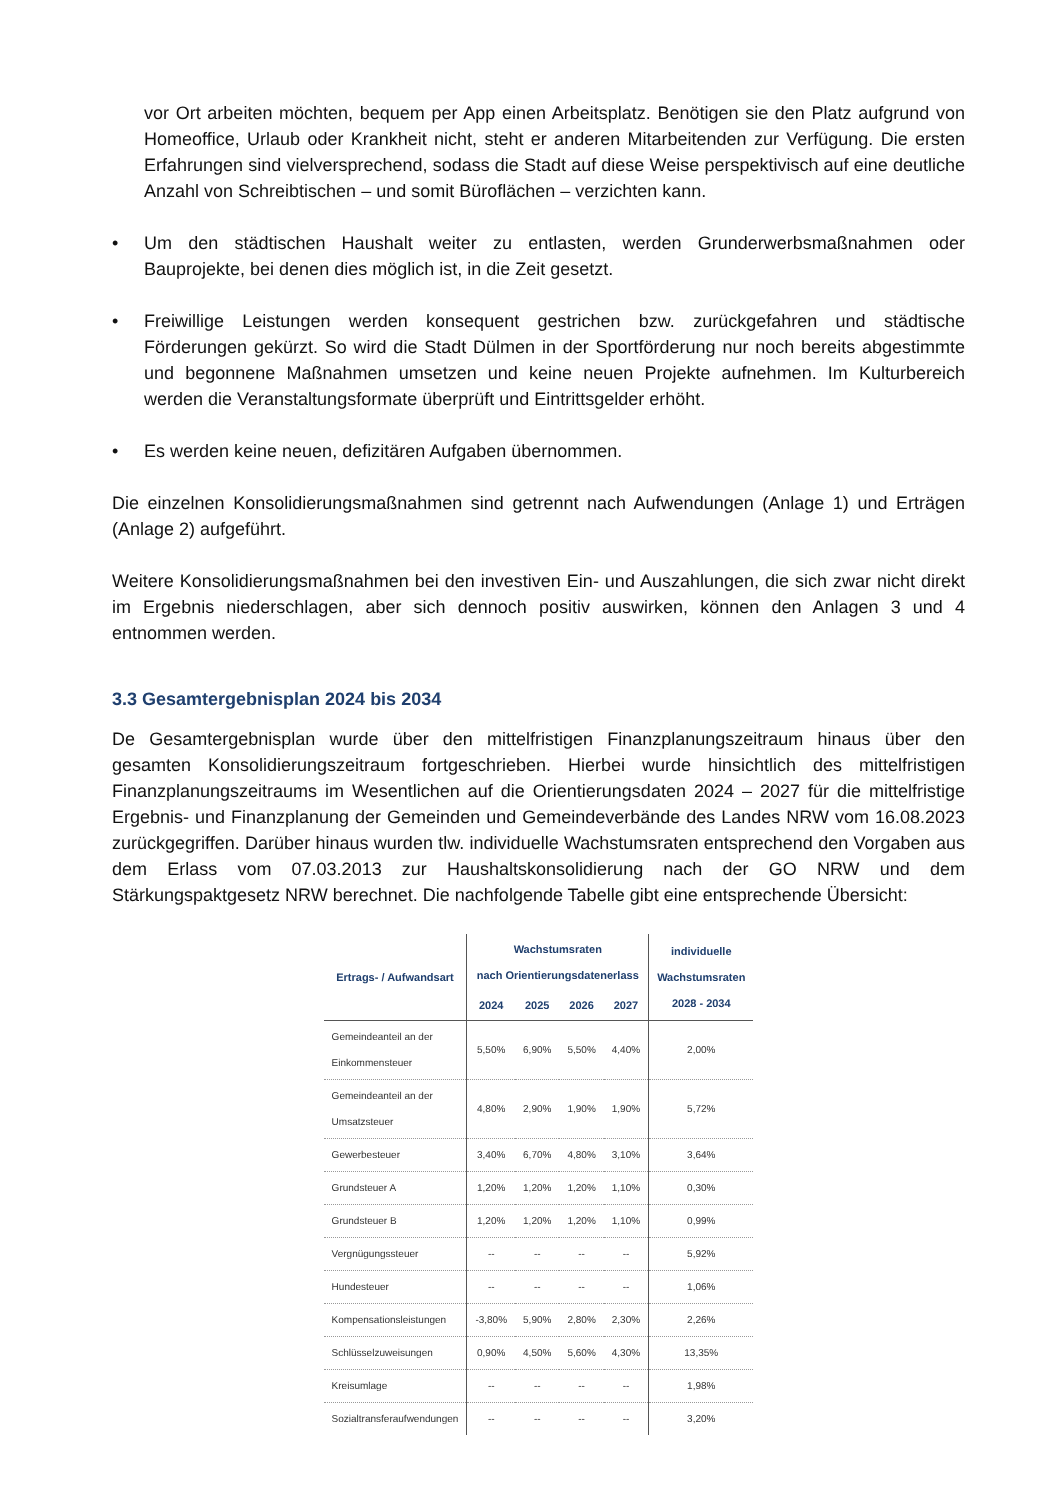vor Ort arbeiten möchten, bequem per App einen Arbeitsplatz. Benötigen sie den Platz aufgrund von Homeoffice, Urlaub oder Krankheit nicht, steht er anderen Mitarbeitenden zur Verfügung. Die ersten Erfahrungen sind vielversprechend, sodass die Stadt auf diese Weise perspektivisch auf eine deutliche Anzahl von Schreibtischen – und somit Büroflächen – verzichten kann.
• Um den städtischen Haushalt weiter zu entlasten, werden Grunderwerbsmaßnahmen oder Bauprojekte, bei denen dies möglich ist, in die Zeit gesetzt.
• Freiwillige Leistungen werden konsequent gestrichen bzw. zurückgefahren und städtische Förderungen gekürzt. So wird die Stadt Dülmen in der Sportförderung nur noch bereits abgestimmte und begonnene Maßnahmen umsetzen und keine neuen Projekte aufnehmen. Im Kulturbereich werden die Veranstaltungsformate überprüft und Eintrittsgelder erhöht.
• Es werden keine neuen, defizitären Aufgaben übernommen.
Die einzelnen Konsolidierungsmaßnahmen sind getrennt nach Aufwendungen (Anlage 1) und Erträgen (Anlage 2) aufgeführt.
Weitere Konsolidierungsmaßnahmen bei den investiven Ein- und Auszahlungen, die sich zwar nicht direkt im Ergebnis niederschlagen, aber sich dennoch positiv auswirken, können den Anlagen 3 und 4 entnommen werden.
3.3 Gesamtergebnisplan 2024 bis 2034
De Gesamtergebnisplan wurde über den mittelfristigen Finanzplanungszeitraum hinaus über den gesamten Konsolidierungszeitraum fortgeschrieben. Hierbei wurde hinsichtlich des mittelfristigen Finanzplanungszeitraums im Wesentlichen auf die Orientierungsdaten 2024 – 2027 für die mittelfristige Ergebnis- und Finanzplanung der Gemeinden und Gemeindeverbände des Landes NRW vom 16.08.2023 zurückgegriffen. Darüber hinaus wurden tlw. individuelle Wachstumsraten entsprechend den Vorgaben aus dem Erlass vom 07.03.2013 zur Haushaltskonsolidierung nach der GO NRW und dem Stärkungspaktgesetz NRW berechnet. Die nachfolgende Tabelle gibt eine entsprechende Übersicht:
| Ertrags- / Aufwandsart | Wachstumsraten nach Orientierungsdatenerlass | | | | individuelle Wachstumsraten 2028 - 2034 |
| --- | --- | --- | --- | --- | --- |
| | 2024 | 2025 | 2026 | 2027 | |
| Gemeindeanteil an der Einkommensteuer | 5,50% | 6,90% | 5,50% | 4,40% | 2,00% |
| Gemeindeanteil an der Umsatzsteuer | 4,80% | 2,90% | 1,90% | 1,90% | 5,72% |
| Gewerbesteuer | 3,40% | 6,70% | 4,80% | 3,10% | 3,64% |
| Grundsteuer A | 1,20% | 1,20% | 1,20% | 1,10% | 0,30% |
| Grundsteuer B | 1,20% | 1,20% | 1,20% | 1,10% | 0,99% |
| Vergnügungssteuer | -- | -- | -- | -- | 5,92% |
| Hundesteuer | -- | -- | -- | -- | 1,06% |
| Kompensationsleistungen | -3,80% | 5,90% | 2,80% | 2,30% | 2,26% |
| Schlüsselzuweisungen | 0,90% | 4,50% | 5,60% | 4,30% | 13,35% |
| Kreisumlage | -- | -- | -- | -- | 1,98% |
| Sozialtransferaufwendungen | -- | -- | -- | -- | 3,20% |